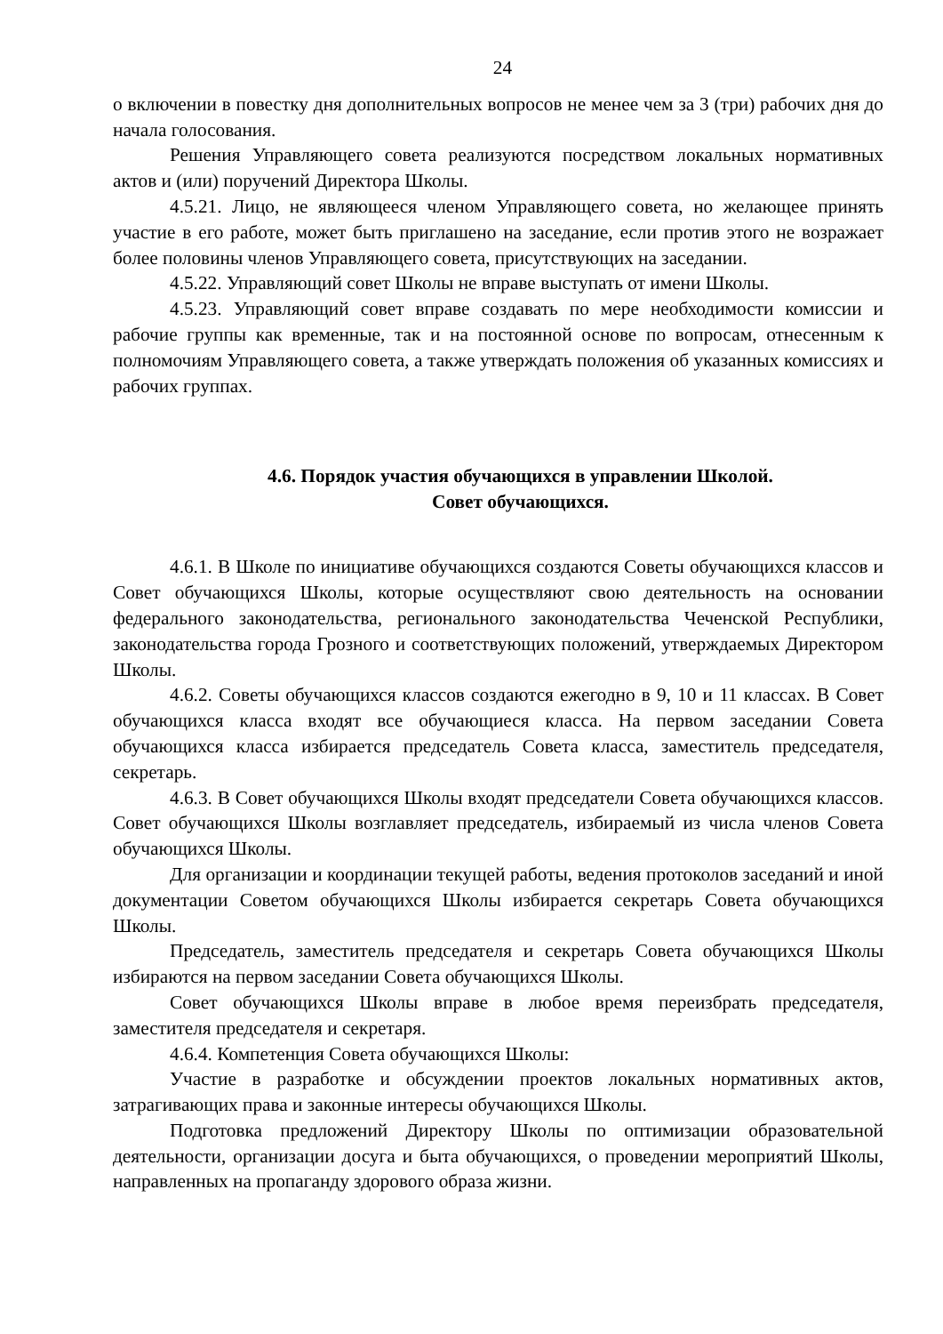24
о включении в повестку дня дополнительных вопросов не менее чем за 3 (три) рабочих дня до начала голосования.
Решения Управляющего совета реализуются посредством локальных нормативных актов и (или) поручений Директора Школы.
4.5.21. Лицо, не являющееся членом Управляющего совета, но желающее принять участие в его работе, может быть приглашено на заседание, если против этого не возражает более половины членов Управляющего совета, присутствующих на заседании.
4.5.22. Управляющий совет Школы не вправе выступать от имени Школы.
4.5.23. Управляющий совет вправе создавать по мере необходимости комиссии и рабочие группы как временные, так и на постоянной основе по вопросам, отнесенным к полномочиям Управляющего совета, а также утверждать положения об указанных комиссиях и рабочих группах.
4.6. Порядок участия обучающихся в управлении Школой.
Совет обучающихся.
4.6.1. В Школе по инициативе обучающихся создаются Советы обучающихся классов и Совет обучающихся Школы, которые осуществляют свою деятельность на основании федерального законодательства, регионального законодательства Чеченской Республики, законодательства города Грозного и соответствующих положений, утверждаемых Директором Школы.
4.6.2. Советы обучающихся классов создаются ежегодно в 9, 10 и 11 классах. В Совет обучающихся класса входят все обучающиеся класса. На первом заседании Совета обучающихся класса избирается председатель Совета класса, заместитель председателя, секретарь.
4.6.3. В Совет обучающихся Школы входят председатели Совета обучающихся классов. Совет обучающихся Школы возглавляет председатель, избираемый из числа членов Совета обучающихся Школы.
Для организации и координации текущей работы, ведения протоколов заседаний и иной документации Советом обучающихся Школы избирается секретарь Совета обучающихся Школы.
Председатель, заместитель председателя и секретарь Совета обучающихся Школы избираются на первом заседании Совета обучающихся Школы.
Совет обучающихся Школы вправе в любое время переизбрать председателя, заместителя председателя и секретаря.
4.6.4. Компетенция Совета обучающихся Школы:
Участие в разработке и обсуждении проектов локальных нормативных актов, затрагивающих права и законные интересы обучающихся Школы.
Подготовка предложений Директору Школы по оптимизации образовательной деятельности, организации досуга и быта обучающихся, о проведении мероприятий Школы, направленных на пропаганду здорового образа жизни.